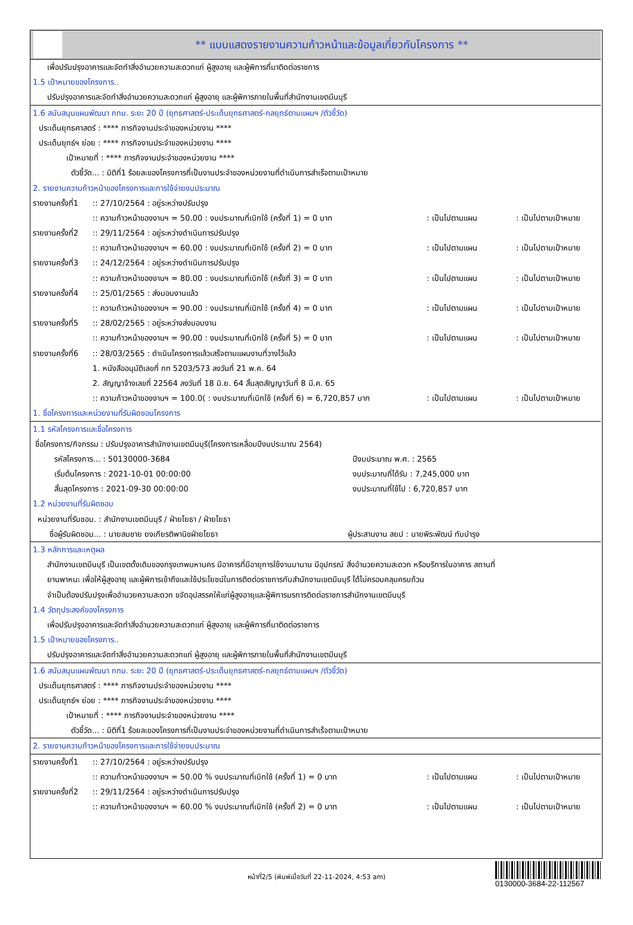** แบบแสดงรายงานความก้าวหน้าและข้อมูลเกี่ยวกับโครงการ **
เพื่อปรับปรุงอาคารและจัดทำสิ่งอำนวยความสะดวกแก่ ผู้สูงอายุ และผู้พิการที่มาติดต่อราชการ
1.5 เป้าหมายของโครงการ..
ปรับปรุงอาคารและจัดทำสิ่งอำนวยความสะดวกแก่ ผู้สูงอายุ และผู้พิการภายในพื้นที่สำนักงานเขตมีนบุรี
1.6 สนับสนุนแผนพัฒนา กทม. ระยะ 20 ปี (ยุทธศาสตร์-ประเด็นยุทธศาสตร์-กลยุทธ์ตามแผนฯ /ตัวชี้วัด)
ประเด็นยุทธศาสตร์ : **** ภารกิจงานประจำของหน่วยงาน ****
ประเด็นยุทธ์ฯ ย่อย : **** ภารกิจงานประจำของหน่วยงาน ****
เป้าหมายที่ : **** ภารกิจงานประจำของหน่วยงาน ****
ตัวชี้วัด... : มิติที่1 ร้อยละของโครงการที่เป็นงานประจำของหน่วยงานที่ดำเนินการสำเร็จตามเป้าหมาย
2. รายงานความก้าวหน้าของโครงการและการใช้จ่ายงบประมาณ
รายงานครั้งที่1:: 27/10/2564 : อยู่ระหว่างปรับปรุง
:: ความก้าวหน้าของงานฯ = 50.00 : งบประมาณที่เบิกใช้ (ครั้งที่ 1) = 0 บาท: เป็นไปตามแผน: เป็นไปตามเป้าหมาย
รายงานครั้งที่2:: 29/11/2564 : อยู่ระหว่างดำเนินการปรับปรุง
:: ความก้าวหน้าของงานฯ = 60.00 : งบประมาณที่เบิกใช้ (ครั้งที่ 2) = 0 บาท: เป็นไปตามแผน: เป็นไปตามเป้าหมาย
รายงานครั้งที่3:: 24/12/2564 : อยู่ระหว่างดำเนินการปรับปรุง
:: ความก้าวหน้าของงานฯ = 80.00 : งบประมาณที่เบิกใช้ (ครั้งที่ 3) = 0 บาท: เป็นไปตามแผน: เป็นไปตามเป้าหมาย
รายงานครั้งที่4:: 25/01/2565 : ส่งมอบงานแล้ว
:: ความก้าวหน้าของงานฯ = 90.00 : งบประมาณที่เบิกใช้ (ครั้งที่ 4) = 0 บาท: เป็นไปตามแผน: เป็นไปตามเป้าหมาย
รายงานครั้งที่5:: 28/02/2565 : อยู่ระหว่างส่งมอบงาน
:: ความก้าวหน้าของงานฯ = 90.00 : งบประมาณที่เบิกใช้ (ครั้งที่ 5) = 0 บาท: เป็นไปตามแผน: เป็นไปตามเป้าหมาย
รายงานครั้งที่6:: 28/03/2565 : ดำเนินโครงการแล้วเสร็จตามแผนงานที่วางไว้แล้ว
1. หนังสืออนุมัติเลขที่ กท 5203/573 ลงวันที่ 21 พ.ค. 64
2. สัญญาจ้างเลขที่ 22564 ลงวันที่ 18 มิ.ย. 64 สิ้นสุดสัญญาวันที่ 8 มี.ค. 65
:: ความก้าวหน้าของงานฯ = 100.0( : งบประมาณที่เบิกใช้ (ครั้งที่ 6) = 6,720,857 บาท: เป็นไปตามแผน: เป็นไปตามเป้าหมาย
1. ชื่อโครงการและหน่วยงานที่รับผิดชอบโครงการ
1.1 รหัสโครงการและชื่อโครงการ
ชื่อโครงการ/กิจกรรม : ปรับปรุงอาคารสำนักงานเขตมีนบุรี(โครงการเหลื่อมปีงบประมาณ 2564)
รหัสโครงการ... : 50130000-3684 ปีงบประมาณ พ.ศ. : 2565
เริ่มต้นโครงการ : 2021-10-01 00:00:00 งบประมาณที่ได้รับ : 7,245,000 บาท
สิ้นสุดโครงการ : 2021-09-30 00:00:00 งบประมาณที่ใช้ไป : 6,720,857 บาท
1.2 หน่วยงานที่รับผิดชอบ
หน่วยงานที่รับชอบ. : สำนักงานเขตมีนบุรี / ฝ่ายโยธา / ฝ่ายโยธา
ชื่อผู้รับผิดชอบ... : นายสมชาย ยงเกียรติพานิชฝ่ายโยธา ผู้ประสานงาน สยป : นายพิระพัฒน์ ทับบำรุง
1.3 หลักการและเหตุผล
สำนักงานเขตมีนบุรี เป็นเขตดั้งเดิมของกรุงเทพมหานคร มีอาคารที่มีอายุการใช้งานมานาน มีอุปกรณ์ สิ่งอำนวยความสะดวก หรือบริการในอาคาร สถานที่
ยานพาหนะ เพื่อให้ผู้สูงอายุ และผู้พิการเข้าถึงและใช้ประโยชน์ในการติดต่อราชการกับสำนักงานเขตมีนบุรี ได้ไม่ครอบคลุมครบถ้วน
จำเป็นต้องปรับปรุงเพื่ออำนวยความสะดวก ขจัดอุปสรรคให้แก่ผู้สูงอายุและผู้พิการมรการติดต่อราชการสำนักงานเขตมีนบุรี
1.4 วัตถุประสงค์ของโครงการ
เพื่อปรับปรุงอาคารและจัดทำสิ่งอำนวยความสะดวกแก่ ผู้สูงอายุ และผู้พิการที่มาติดต่อราชการ
1.5 เป้าหมายของโครงการ..
ปรับปรุงอาคารและจัดทำสิ่งอำนวยความสะดวกแก่ ผู้สูงอายุ และผู้พิการภายในพื้นที่สำนักงานเขตมีนบุรี
1.6 สนับสนุนแผนพัฒนา กทม. ระยะ 20 ปี (ยุทธศาสตร์-ประเด็นยุทธศาสตร์-กลยุทธ์ตามแผนฯ /ตัวชี้วัด)
ประเด็นยุทธศาสตร์ : **** ภารกิจงานประจำของหน่วยงาน ****
ประเด็นยุทธ์ฯ ย่อย : **** ภารกิจงานประจำของหน่วยงาน ****
เป้าหมายที่ : **** ภารกิจงานประจำของหน่วยงาน ****
ตัวชี้วัด... : มิติที่1 ร้อยละของโครงการที่เป็นงานประจำของหน่วยงานที่ดำเนินการสำเร็จตามเป้าหมาย
2. รายงานความก้าวหน้าของโครงการและการใช้จ่ายงบประมาณ
รายงานครั้งที่1:: 27/10/2564 : อยู่ระหว่างปรับปรุง
:: ความก้าวหน้าของงานฯ = 50.00 % งบประมาณที่เบิกใช้ (ครั้งที่ 1) = 0 บาท: เป็นไปตามแผน: เป็นไปตามเป้าหมาย
รายงานครั้งที่2:: 29/11/2564 : อยู่ระหว่างดำเนินการปรับปรุง
:: ความก้าวหน้าของงานฯ = 60.00 % งบประมาณที่เบิกใช้ (ครั้งที่ 2) = 0 บาท: เป็นไปตามแผน: เป็นไปตามเป้าหมาย
หน้าที่2/5 (พิมพ์เมื่อวันที่ 22-11-2024, 4:53 am)
0130000-3684-22-112567